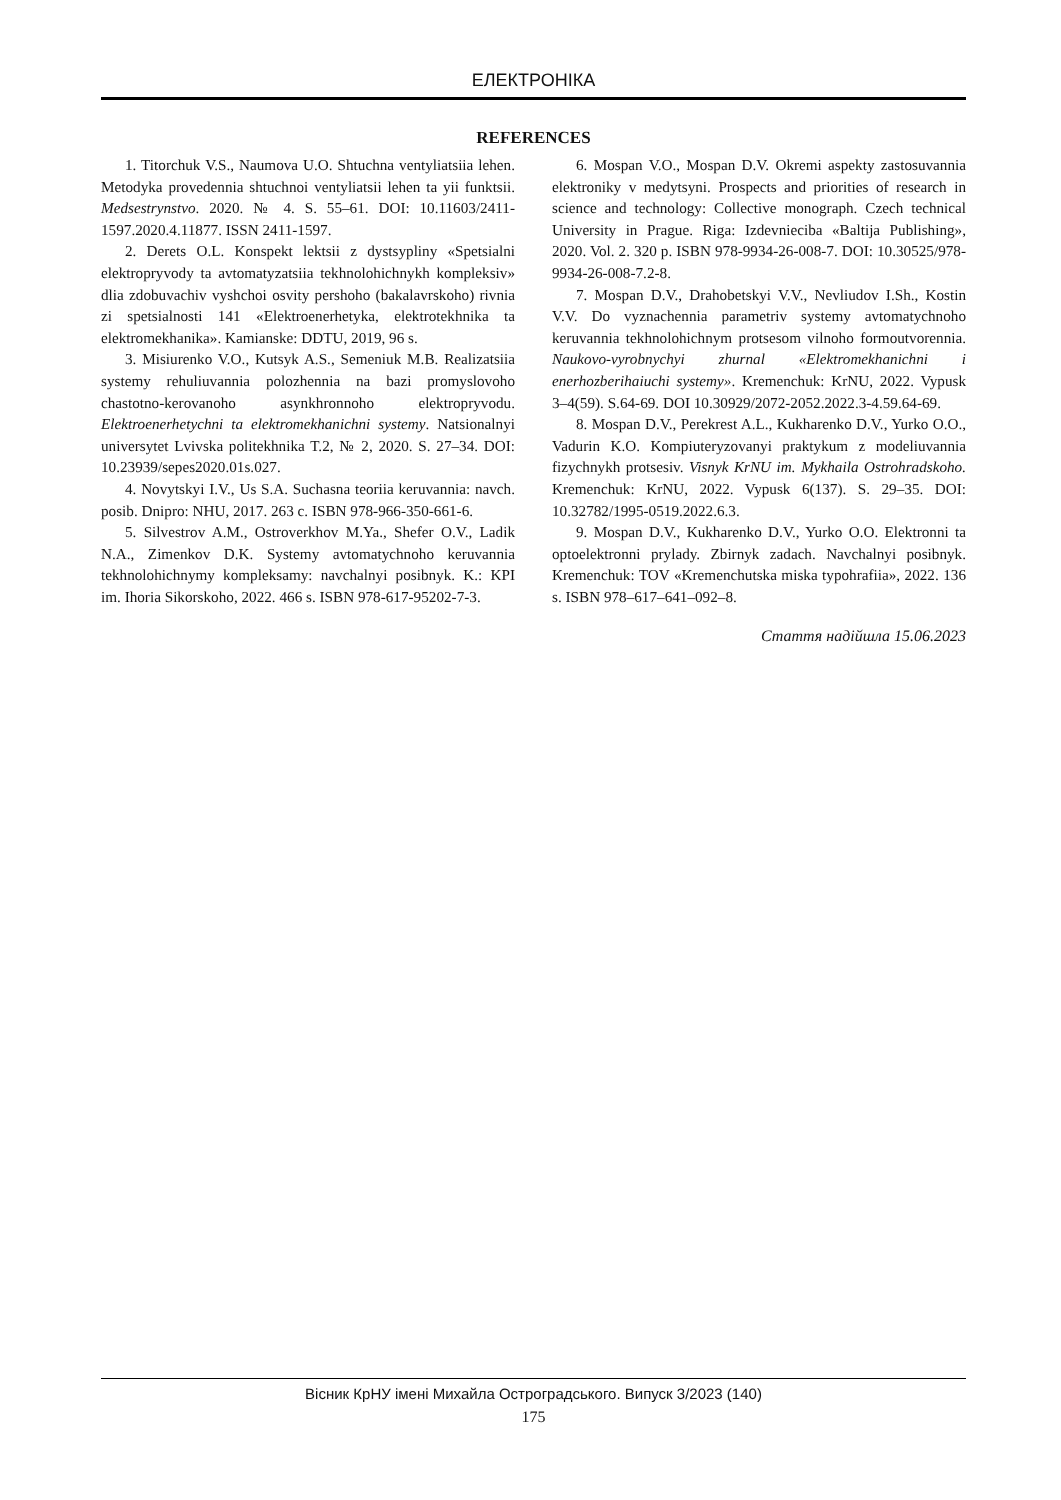ЕЛЕКТРОНІКА
REFERENCES
1. Titorchuk V.S., Naumova U.O. Shtuchna ventyliatsiia lehen. Metodyka provedennia shtuchnoi ventyliatsii lehen ta yii funktsii. Medsestrynstvo. 2020. № 4. S. 55–61. DOI: 10.11603/2411-1597.2020.4.11877. ISSN 2411-1597.
2. Derets O.L. Konspekt lektsii z dystsypliny «Spetsialni elektropryvody ta avtomatyzatsiia tekhnolohichnykh kompleksiv» dlia zdobuvachiv vyshchoi osvity pershoho (bakalavrskoho) rivnia zi spetsialnosti 141 «Elektroenerhetyka, elektrotekhnika ta elektromekhanika». Kamianske: DDTU, 2019, 96 s.
3. Misiurenko V.O., Kutsyk A.S., Semeniuk M.B. Realizatsiia systemy rehuliuvannia polozhennia na bazi promyslovoho chastotno-kerovanoho asynkhronnoho elektropryvodu. Elektroenerhetychni ta elektromekhanichni systemy. Natsionalnyi universytet Lvivska politekhnika T.2, № 2, 2020. S. 27–34. DOI: 10.23939/sepes2020.01s.027.
4. Novytskyi I.V., Us S.A. Suchasna teoriia keruvannia: navch. posib. Dnipro: NHU, 2017. 263 c. ISBN 978-966-350-661-6.
5. Silvestrov A.M., Ostroverkhov M.Ya., Shefer O.V., Ladik N.A., Zimenkov D.K. Systemy avtomatychnoho keruvannia tekhnolohichnymy kompleksamy: navchalnyi posibnyk. K.: KPI im. Ihoria Sikorskoho, 2022. 466 s. ISBN 978-617-95202-7-3.
6. Mospan V.O., Mospan D.V. Okremi aspekty zastosuvannia elektroniky v medytsyni. Prospects and priorities of research in science and technology: Collective monograph. Czech technical University in Prague. Riga: Izdevnieciba «Baltija Publishing», 2020. Vol. 2. 320 p. ISBN 978-9934-26-008-7. DOI: 10.30525/978-9934-26-008-7.2-8.
7. Mospan D.V., Drahobetskyi V.V., Nevliudov I.Sh., Kostin V.V. Do vyznachennia parametriv systemy avtomatychnoho keruvannia tekhnolohichnym protsesom vilnoho formoutvorennia. Naukovo-vyrobnychyi zhurnal «Elektromekhanichni i enerhozberihaiuchi systemy». Kremenchuk: KrNU, 2022. Vypusk 3–4(59). S.64-69. DOI 10.30929/2072-2052.2022.3-4.59.64-69.
8. Mospan D.V., Perekrest A.L., Kukharenko D.V., Yurko O.O., Vadurin K.O. Kompiuteryzovanyi praktykum z modeliuvannia fizychnykh protsesiv. Visnyk KrNU im. Mykhaila Ostrohradskoho. Kremenchuk: KrNU, 2022. Vypusk 6(137). S. 29–35. DOI: 10.32782/1995-0519.2022.6.3.
9. Mospan D.V., Kukharenko D.V., Yurko O.O. Elektronni ta optoelektronni prylady. Zbirnyk zadach. Navchalnyi posibnyk. Kremenchuk: TOV «Kremenchutska miska typohrafiia», 2022. 136 s. ISBN 978–617–641–092–8.
Стаття надійшла 15.06.2023
Вісник КрНУ імені Михайла Остроградського. Випуск 3/2023 (140)
175